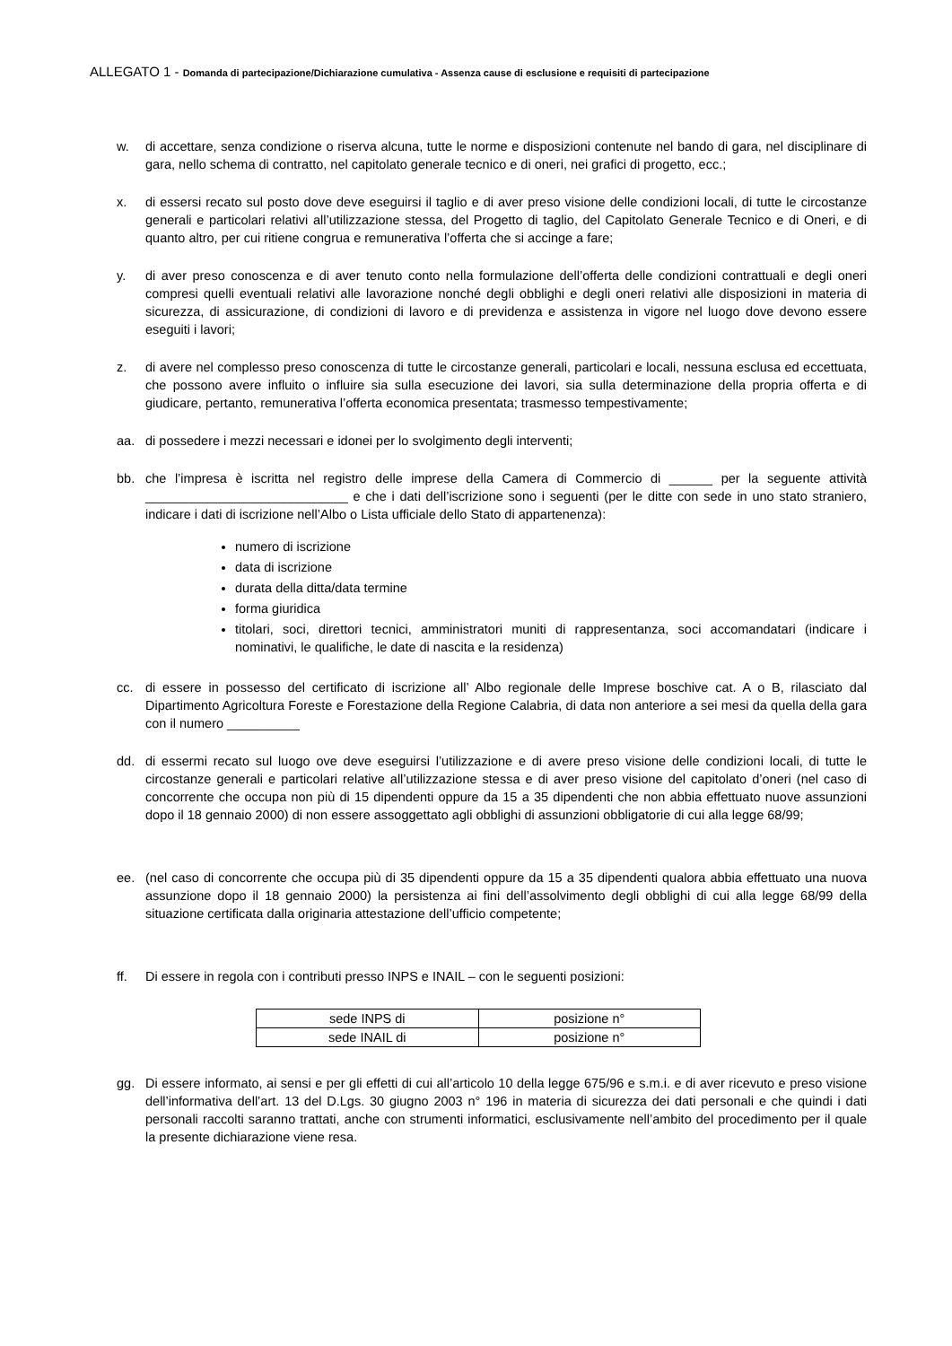ALLEGATO 1 - Domanda di partecipazione/Dichiarazione cumulativa - Assenza cause di esclusione e requisiti di partecipazione
w. di accettare, senza condizione o riserva alcuna, tutte le norme e disposizioni contenute nel bando di gara, nel disciplinare di gara, nello schema di contratto, nel capitolato generale tecnico e di oneri, nei grafici di progetto, ecc.;
x. di essersi recato sul posto dove deve eseguirsi il taglio e di aver preso visione delle condizioni locali, di tutte le circostanze generali e particolari relativi all’utilizzazione stessa, del Progetto di taglio, del Capitolato Generale Tecnico e di Oneri, e di quanto altro, per cui ritiene congrua e remunerativa l’offerta che si accinge a fare;
y. di aver preso conoscenza e di aver tenuto conto nella formulazione dell’offerta delle condizioni contrattuali e degli oneri compresi quelli eventuali relativi alle lavorazione nonché degli obblighi e degli oneri relativi alle disposizioni in materia di sicurezza, di assicurazione, di condizioni di lavoro e di previdenza e assistenza in vigore nel luogo dove devono essere eseguiti i lavori;
z. di avere nel complesso preso conoscenza di tutte le circostanze generali, particolari e locali, nessuna esclusa ed eccettuata, che possono avere influito o influire sia sulla esecuzione dei lavori, sia sulla determinazione della propria offerta e di giudicare, pertanto, remunerativa l’offerta economica presentata; trasmesso tempestivamente;
aa. di possedere i mezzi necessari e idonei per lo svolgimento degli interventi;
bb. che l’impresa è iscritta nel registro delle imprese della Camera di Commercio di ______ per la seguente attività ____________________________ e che i dati dell’iscrizione sono i seguenti (per le ditte con sede in uno stato straniero, indicare i dati di iscrizione nell’Albo o Lista ufficiale dello Stato di appartenenza):
numero di iscrizione
data di iscrizione
durata della ditta/data termine
forma giuridica
titolari, soci, direttori tecnici, amministratori muniti di rappresentanza, soci accomandatari (indicare i nominativi, le qualifiche, le date di nascita e la residenza)
cc. di essere in possesso del certificato di iscrizione all’ Albo regionale delle Imprese boschive cat. A o B, rilasciato dal Dipartimento Agricoltura Foreste e Forestazione della Regione Calabria, di data non anteriore a sei mesi da quella della gara con il numero __________
dd. di essermi recato sul luogo ove deve eseguirsi l’utilizzazione e di avere preso visione delle condizioni locali, di tutte le circostanze generali e particolari relative all’utilizzazione stessa e di aver preso visione del capitolato d’oneri (nel caso di concorrente che occupa non più di 15 dipendenti oppure da 15 a 35 dipendenti che non abbia effettuato nuove assunzioni dopo il 18 gennaio 2000) di non essere assoggettato agli obblighi di assunzioni obbligatorie di cui alla legge 68/99;
ee. (nel caso di concorrente che occupa più di 35 dipendenti oppure da 15 a 35 dipendenti qualora abbia effettuato una nuova assunzione dopo il 18 gennaio 2000) la persistenza ai fini dell’assolvimento degli obblighi di cui alla legge 68/99 della situazione certificata dalla originaria attestazione dell’ufficio competente;
ff. Di essere in regola con i contributi presso INPS e INAIL – con le seguenti posizioni:
| sede INPS di | posizione n° |
| sede INAIL di | posizione n° |
gg. Di essere informato, ai sensi e per gli effetti di cui all’articolo 10 della legge 675/96 e s.m.i. e di aver ricevuto e preso visione dell’informativa dell’art. 13 del D.Lgs. 30 giugno 2003 n° 196 in materia di sicurezza dei dati personali e che quindi i dati personali raccolti saranno trattati, anche con strumenti informatici, esclusivamente nell’ambito del procedimento per il quale la presente dichiarazione viene resa.